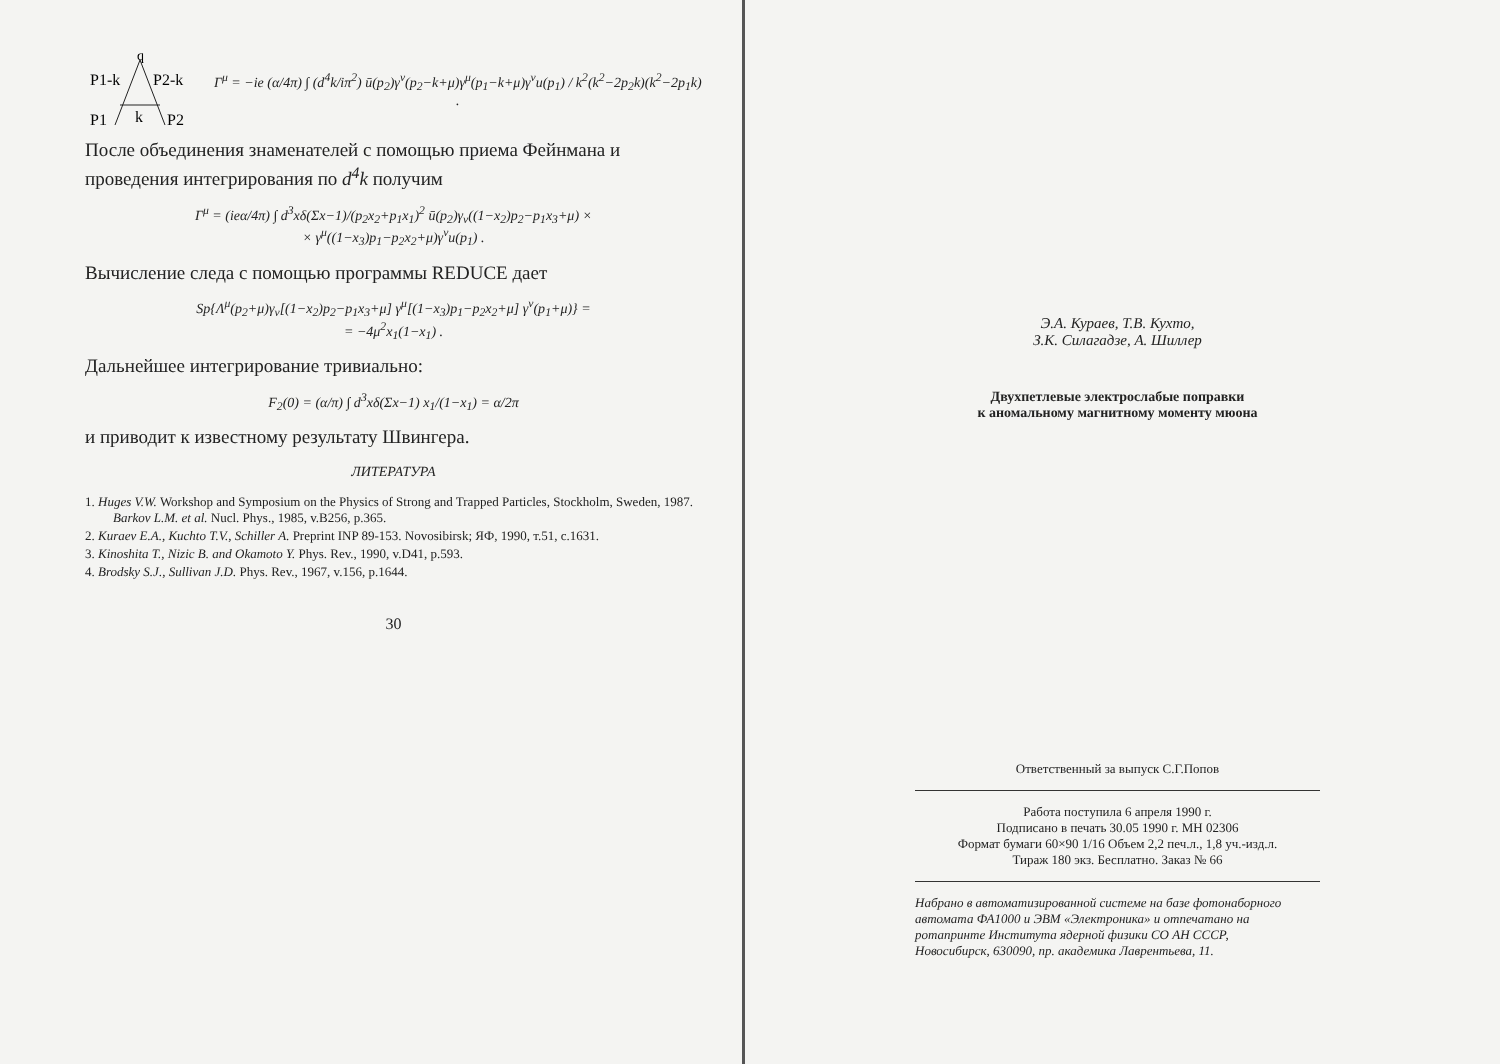P1-k
P2-k
P1
k
P2
q
Γ<sup>μ</sup> = −ie (α/4π) ∫ (d<sup>4</sup>k/iπ<sup>2</sup>) ū(p<sub>2</sub>)γ<sup>ν</sup>(p<sub>2</sub>−k+μ)γ<sup>μ</sup>(p<sub>1</sub>−k+μ)γ<sup>ν</sup>u(p<sub>1</sub>) / k<sup>2</sup>(k<sup>2</sup>−2p<sub>2</sub>k)(k<sup>2</sup>−2p<sub>1</sub>k) .
После объединения знаменателей с помощью приема Фейнмана и проведения интегрирования по d<sup>4</sup>k получим
Γ<sup>μ</sup> = (ieα/4π) ∫ d<sup>3</sup>xδ(Σx−1)/(p<sub>2</sub>x<sub>2</sub>+p<sub>1</sub>x<sub>1</sub>)<sup>2</sup> ū(p<sub>2</sub>)γ<sub>ν</sub>((1−x<sub>2</sub>)p<sub>2</sub>−p<sub>1</sub>x<sub>3</sub>+μ) ×
× γ<sup>μ</sup>((1−x<sub>3</sub>)p<sub>1</sub>−p<sub>2</sub>x<sub>2</sub>+μ)γ<sup>ν</sup>u(p<sub>1</sub>) .
Вычисление следа с помощью программы REDUCE дает
Sp{Λ<sup>μ</sup>(p<sub>2</sub>+μ)γ<sub>ν</sub>[(1−x<sub>2</sub>)p<sub>2</sub>−p<sub>1</sub>x<sub>3</sub>+μ] γ<sup>μ</sup>[(1−x<sub>3</sub>)p<sub>1</sub>−p<sub>2</sub>x<sub>2</sub>+μ] γ<sup>ν</sup>(p<sub>1</sub>+μ)} =
= −4μ<sup>2</sup>x<sub>1</sub>(1−x<sub>1</sub>) .
Дальнейшее интегрирование тривиально:
F<sub>2</sub>(0) = (α/π) ∫ d<sup>3</sup>xδ(Σx−1) x<sub>1</sub>/(1−x<sub>1</sub>) = α/2π
и приводит к известному результату Швингера.
ЛИТЕРАТУРА
1. Huges V.W. Workshop and Symposium on the Physics of Strong and Trapped Particles, Stockholm, Sweden, 1987.
Barkov L.M. et al. Nucl. Phys., 1985, v.B256, p.365.
2. Kuraev E.A., Kuchto T.V., Schiller A. Preprint INP 89-153. Novosibirsk; ЯФ, 1990, т.51, с.1631.
3. Kinoshita T., Nizic B. and Okamoto Y. Phys. Rev., 1990, v.D41, p.593.
4. Brodsky S.J., Sullivan J.D. Phys. Rev., 1967, v.156, p.1644.
30
Э.А. Кураев, Т.В. Кухто,
З.К. Силагадзе, А. Шиллер
Двухпетлевые электрослабые поправки
к аномальному магнитному моменту мюона
Ответственный за выпуск С.Г.Попов
Работа поступила 6 апреля 1990 г.
Подписано в печать 30.05 1990 г. МН 02306
Формат бумаги 60×90 1/16 Объем 2,2 печ.л., 1,8 уч.-изд.л.
Тираж 180 экз. Бесплатно. Заказ № 66
Набрано в автоматизированной системе на базе фотонаборного автомата ФА1000 и ЭВМ «Электроника» и отпечатано на ротапринте Института ядерной физики СО АН СССР,
Новосибирск, 630090, пр. академика Лаврентьева, 11.